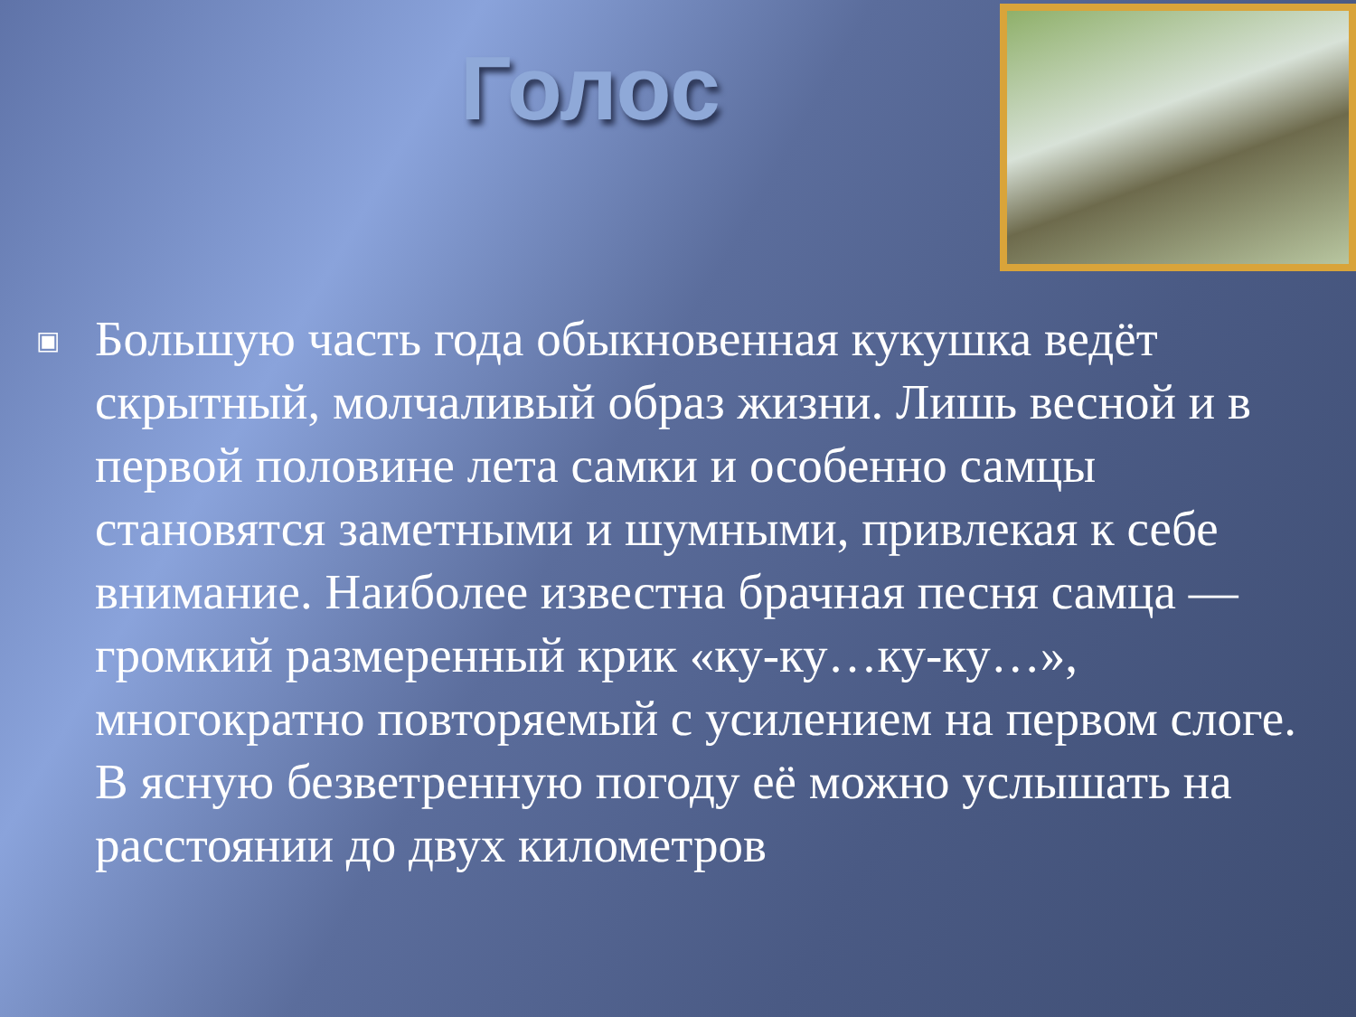Голос
▣
Большую часть года обыкновенная кукушка ведёт скрытный, молчаливый образ жизни. Лишь весной и в первой половине лета самки и особенно самцы становятся заметными и шумными, привлекая к себе внимание. Наиболее известна брачная песня самца — громкий размеренный крик «ку-ку…ку-ку…», многократно повторяемый с усилением на первом слоге. В ясную безветренную погоду её можно услышать на расстоянии до двух километров